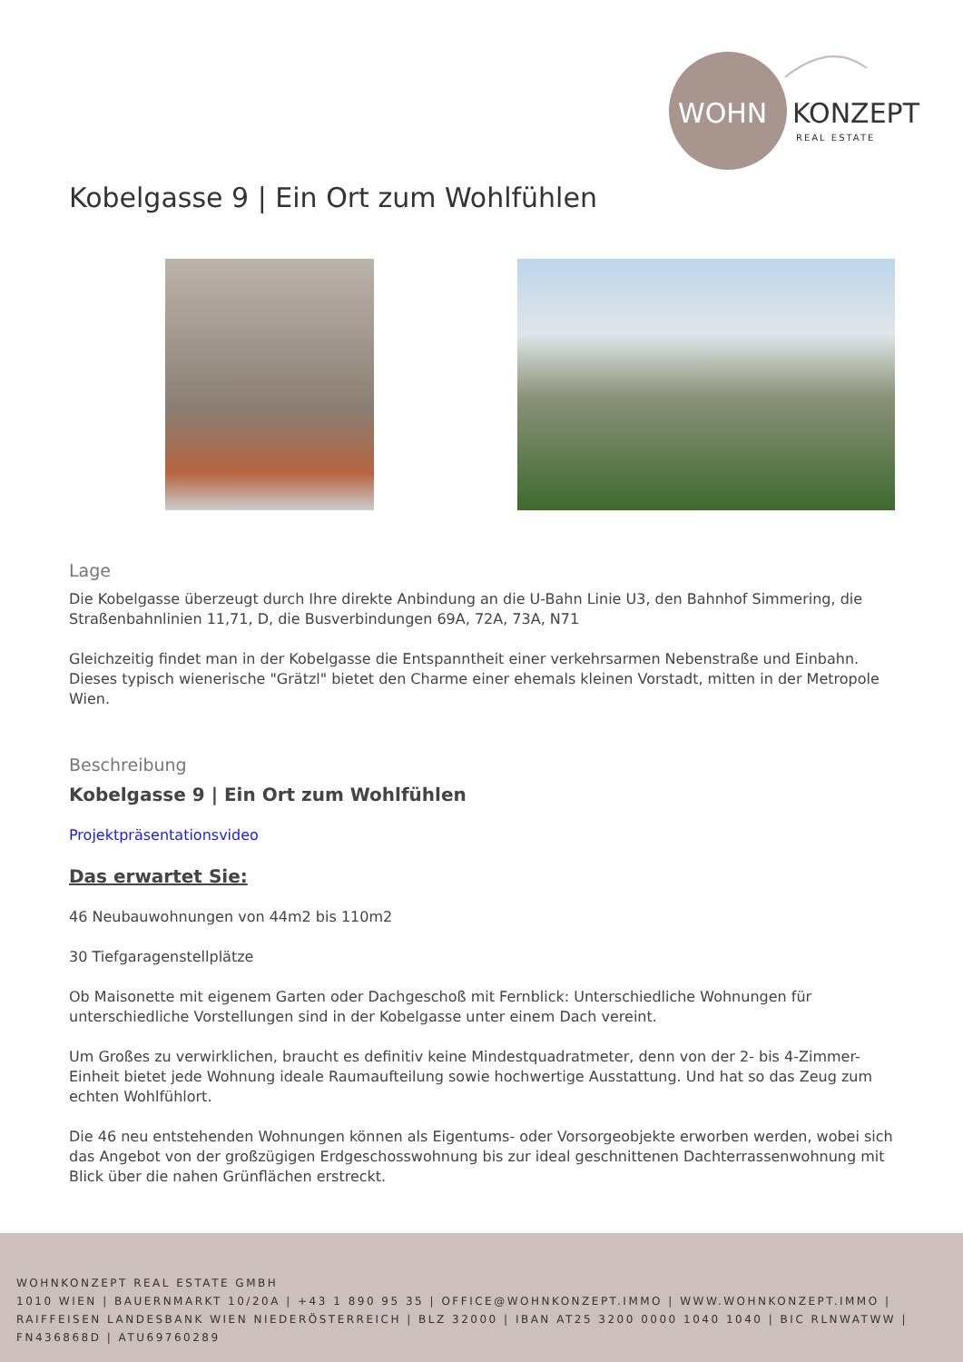WOHN
KONZEPT
REAL ESTATE
Kobelgasse 9 | Ein Ort zum Wohlfühlen
Lage
Die Kobelgasse überzeugt durch Ihre direkte Anbindung an die U-Bahn Linie U3, den Bahnhof Simmering, die Straßenbahnlinien 11,71, D, die Busverbindungen 69A, 72A, 73A, N71
Gleichzeitig findet man in der Kobelgasse die Entspanntheit einer verkehrsarmen Nebenstraße und Einbahn. Dieses typisch wienerische "Grätzl" bietet den Charme einer ehemals kleinen Vorstadt, mitten in der Metropole Wien.
Beschreibung
Kobelgasse 9 | Ein Ort zum Wohlfühlen
Projektpräsentationsvideo
Das erwartet Sie:
46 Neubauwohnungen von 44m2 bis 110m2
30 Tiefgaragenstellplätze
Ob Maisonette mit eigenem Garten oder Dachgeschoß mit Fernblick: Unterschiedliche Wohnungen für unterschiedliche Vorstellungen sind in der Kobelgasse unter einem Dach vereint.
Um Großes zu verwirklichen, braucht es definitiv keine Mindestquadratmeter, denn von der 2- bis 4-Zimmer-Einheit bietet jede Wohnung ideale Raumaufteilung sowie hochwertige Ausstattung. Und hat so das Zeug zum echten Wohlfühlort.
Die 46 neu entstehenden Wohnungen können als Eigentums- oder Vorsorgeobjekte erworben werden, wobei sich das Angebot von der großzügigen Erdgeschosswohnung bis zur ideal geschnittenen Dachterrassenwohnung mit Blick über die nahen Grünflächen erstreckt.
WOHNKONZEPT REAL ESTATE GMBH
1010 WIEN | BAUERNMARKT 10/20A | +43 1 890 95 35 | OFFICE@WOHNKONZEPT.IMMO | WWW.WOHNKONZEPT.IMMO | RAIFFEISEN LANDESBANK WIEN NIEDERÖSTERREICH | BLZ 32000 | IBAN AT25 3200 0000 1040 1040 | BIC RLNWATWW | FN436868D | ATU69760289